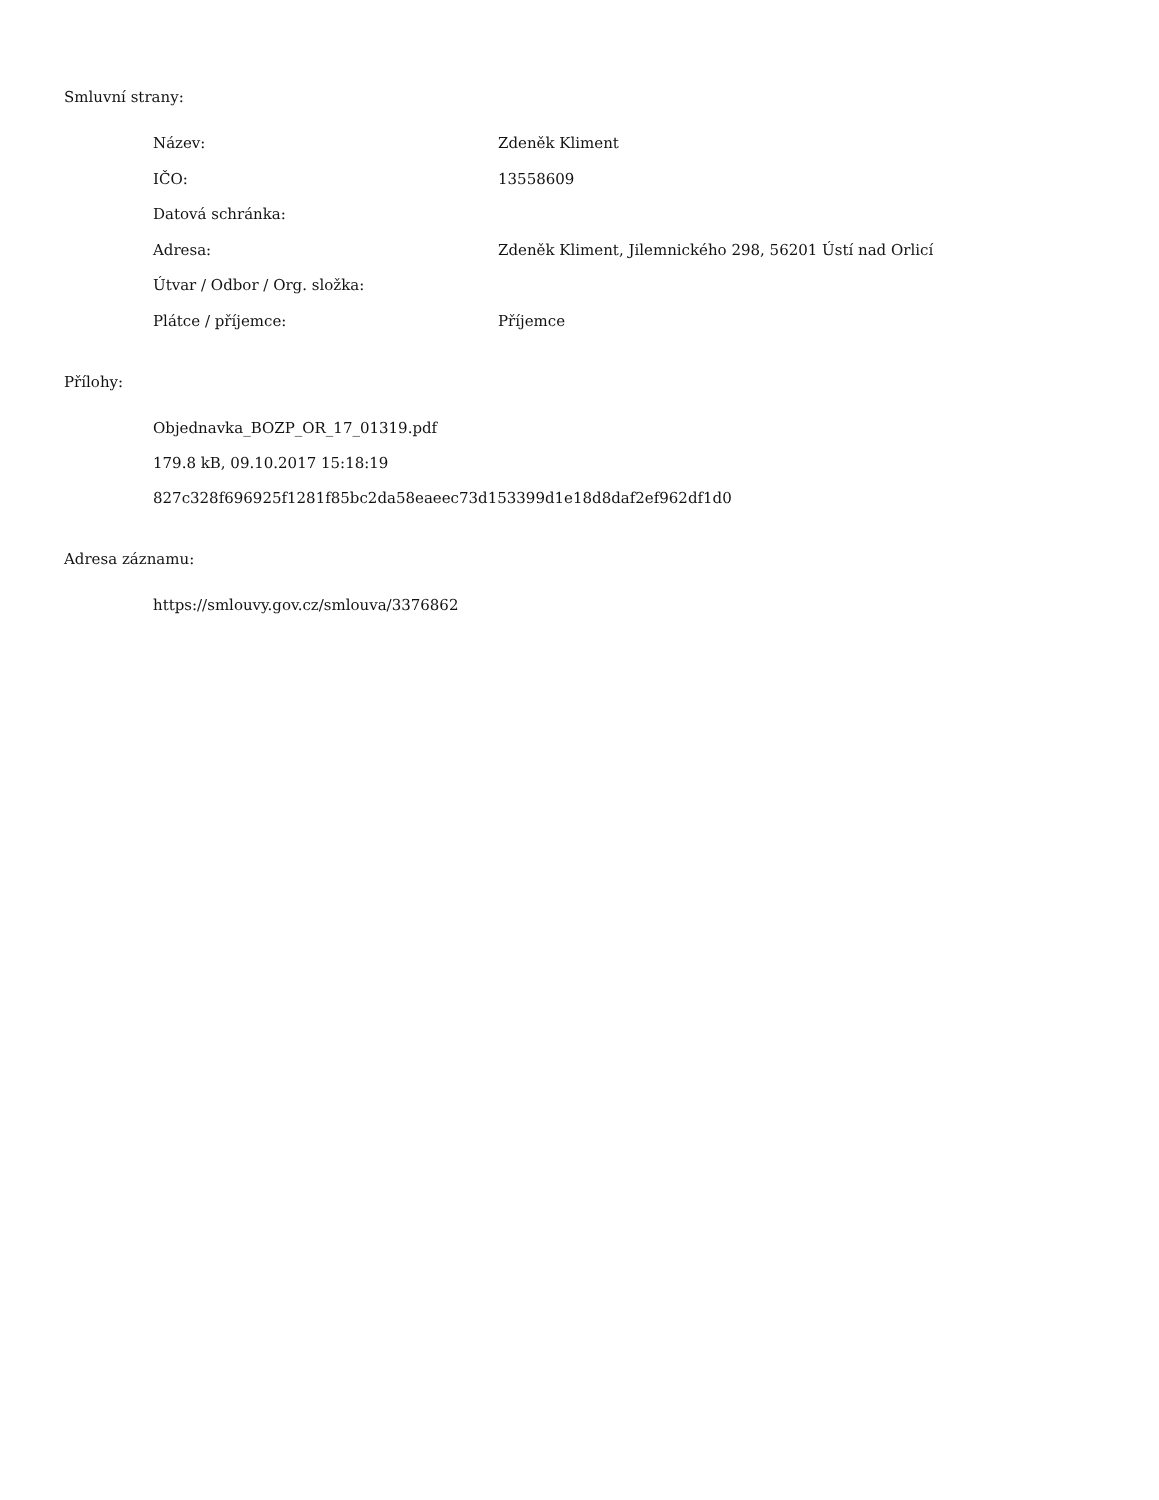Smluvní strany:
| Název: | Zdeněk Kliment |
| IČO: | 13558609 |
| Datová schránka: | |
| Adresa: | Zdeněk Kliment, Jilemnického 298, 56201 Ústí nad Orlicí |
| Útvar / Odbor / Org. složka: | |
| Plátce / příjemce: | Příjemce |
Přílohy:
Objednavka_BOZP_OR_17_01319.pdf
179.8 kB, 09.10.2017 15:18:19
827c328f696925f1281f85bc2da58eaeec73d153399d1e18d8daf2ef962df1d0
Adresa záznamu:
https://smlouvy.gov.cz/smlouva/3376862